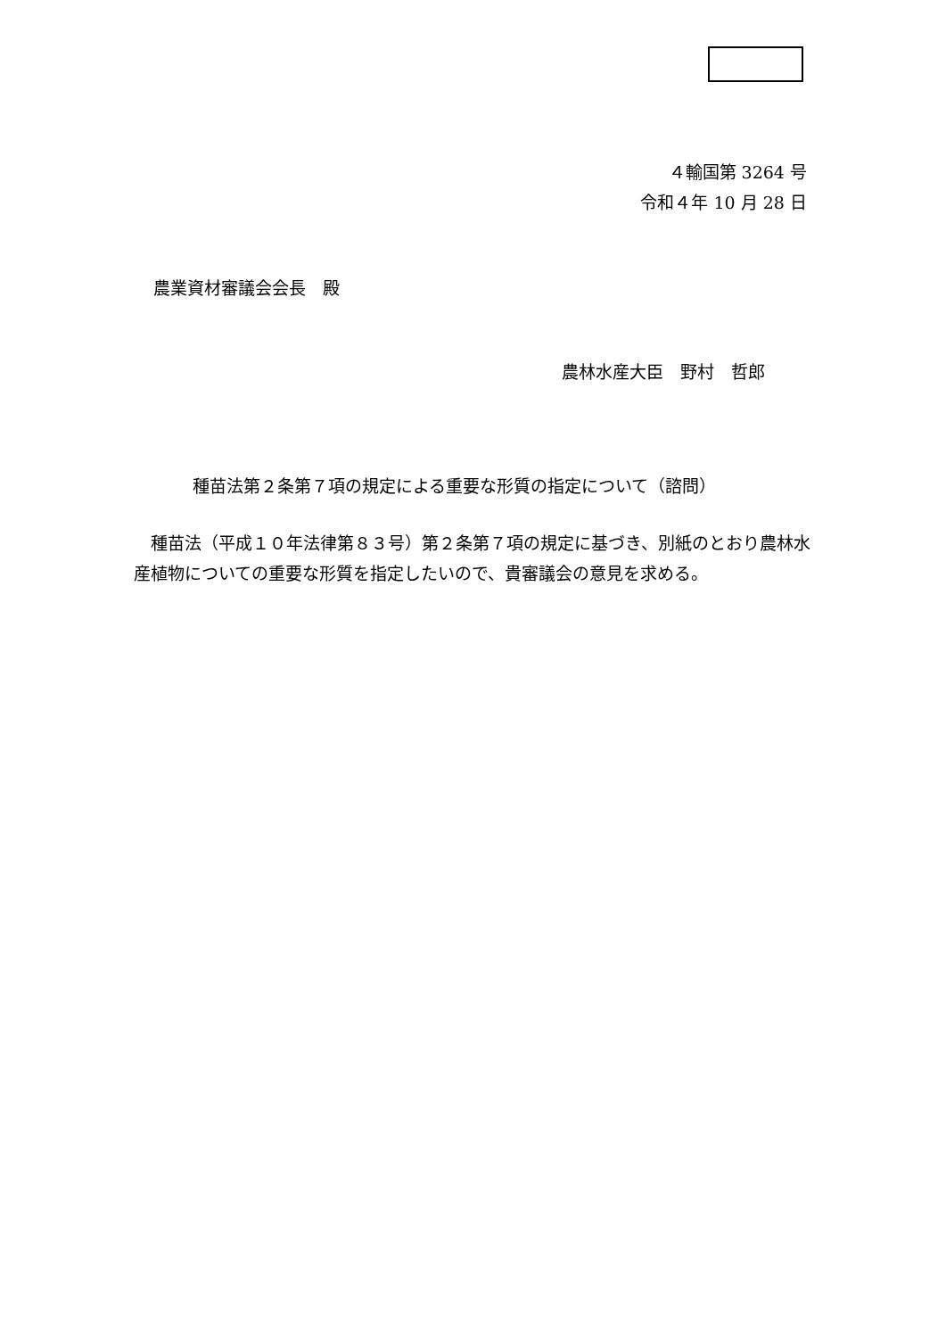４輸国第 3264 号
令和４年 10 月 28 日
農業資材審議会会長　殿
農林水産大臣　野村　哲郎
種苗法第２条第７項の規定による重要な形質の指定について（諮問）
　種苗法（平成１０年法律第８３号）第２条第７項の規定に基づき、別紙のとおり農林水産植物についての重要な形質を指定したいので、貴審議会の意見を求める。